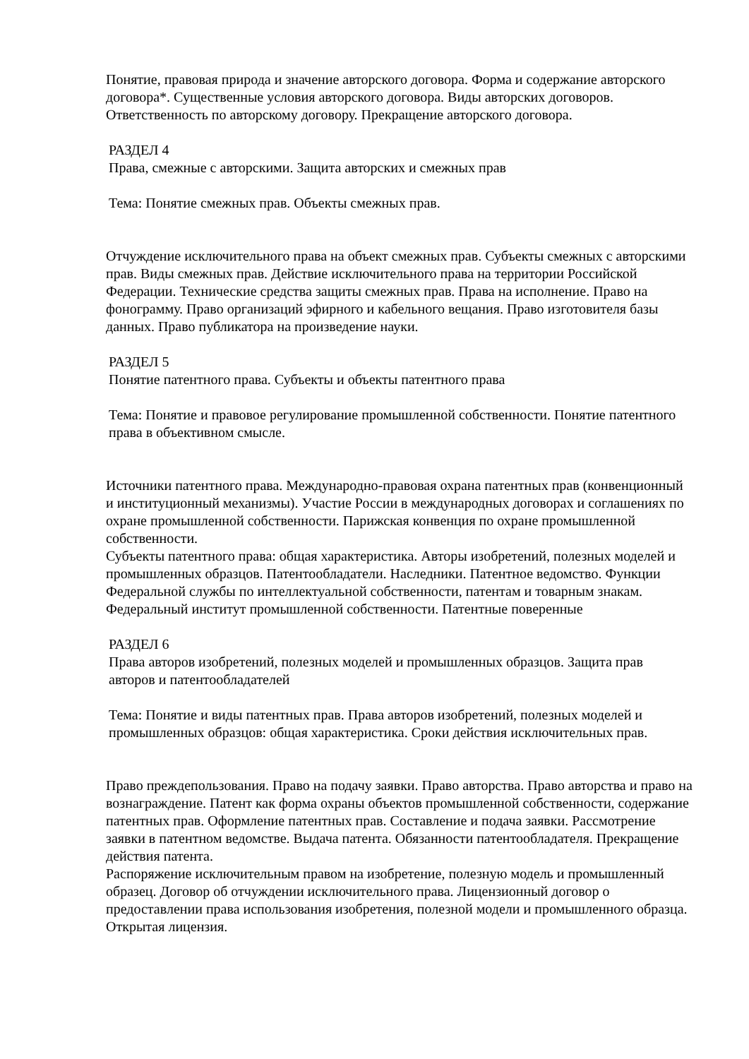Понятие, правовая природа и значение авторского договора. Форма и содержание авторского договора*. Существенные условия авторского договора. Виды авторских договоров. Ответственность по авторскому договору. Прекращение авторского договора.
РАЗДЕЛ 4
Права, смежные с авторскими. Защита авторских и смежных прав
Тема: Понятие смежных прав. Объекты смежных прав.
Отчуждение исключительного права на объект смежных прав. Субъекты смежных с авторскими прав. Виды смежных прав. Действие исключительного права на территории Российской Федерации. Технические средства защиты смежных прав. Права на исполнение. Право на фонограмму. Право организаций эфирного и кабельного вещания. Право изготовителя базы данных. Право публикатора на произведение науки.
РАЗДЕЛ 5
Понятие патентного права. Субъекты и объекты патентного права
Тема: Понятие и правовое регулирование промышленной собственности. Понятие патентного права в объективном смысле.
Источники патентного права. Международно-правовая охрана патентных прав (конвенционный и институционный механизмы). Участие России в международных договорах и соглашениях по охране промышленной собственности. Парижская конвенция по охране промышленной собственности.
Субъекты патентного права: общая характеристика. Авторы изобретений, полезных моделей и промышленных образцов. Патентообладатели. Наследники. Патентное ведомство. Функции Федеральной службы по интеллектуальной собственности, патентам и товарным знакам. Федеральный институт промышленной собственности. Патентные поверенные
РАЗДЕЛ 6
Права авторов изобретений, полезных моделей и промышленных образцов. Защита прав авторов и патентообладателей
Тема: Понятие и виды патентных прав. Права авторов изобретений, полезных моделей и промышленных образцов: общая характеристика. Сроки действия исключительных прав.
Право преждепользования. Право на подачу заявки. Право авторства. Право авторства и право на вознаграждение. Патент как форма охраны объектов промышленной собственности, содержание патентных прав. Оформление патентных прав. Составление и подача заявки. Рассмотрение заявки в патентном ведомстве. Выдача патента. Обязанности патентообладателя. Прекращение действия патента.
Распоряжение исключительным правом на изобретение, полезную модель и промышленный образец. Договор об отчуждении исключительного права. Лицензионный договор о предоставлении права использования изобретения, полезной модели и промышленного образца. Открытая лицензия.